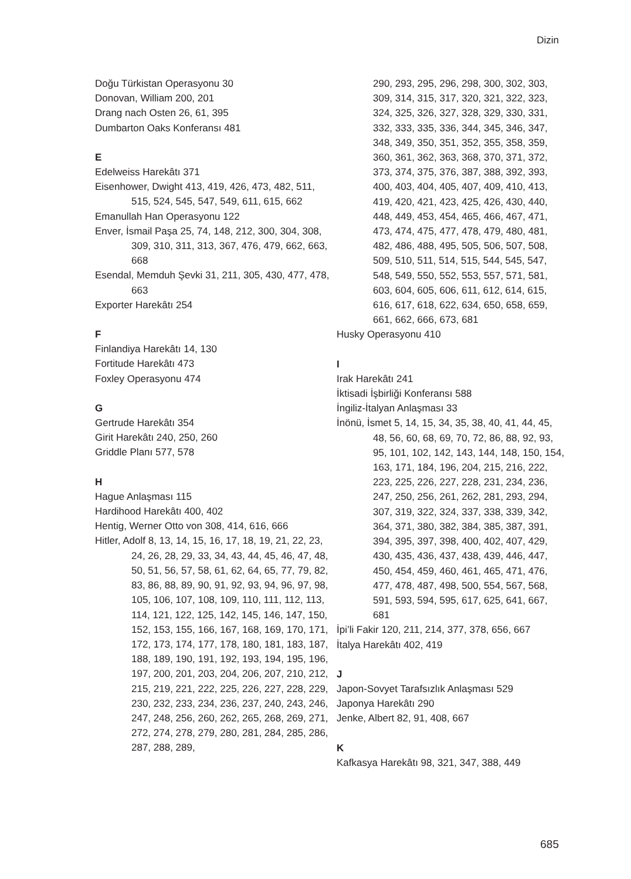Dizin
Doğu Türkistan Operasyonu 30
Donovan, William 200, 201
Drang nach Osten 26, 61, 395
Dumbarton Oaks Konferansı 481
E
Edelweiss Harekâtı 371
Eisenhower, Dwight 413, 419, 426, 473, 482, 511, 515, 524, 545, 547, 549, 611, 615, 662
Emanullah Han Operasyonu 122
Enver, İsmail Paşa 25, 74, 148, 212, 300, 304, 308, 309, 310, 311, 313, 367, 476, 479, 662, 663, 668
Esendal, Memduh Şevki 31, 211, 305, 430, 477, 478, 663
Exporter Harekâtı 254
F
Finlandiya Harekâtı 14, 130
Fortitude Harekâtı 473
Foxley Operasyonu 474
G
Gertrude Harekâtı 354
Girit Harekâtı 240, 250, 260
Griddle Planı 577, 578
H
Hague Anlaşması 115
Hardihood Harekâtı 400, 402
Hentig, Werner Otto von 308, 414, 616, 666
Hitler, Adolf 8, 13, 14, 15, 16, 17, 18, 19, 21, 22, 23, 24, 26, 28, 29, 33, 34, 43, 44, 45, 46, 47, 48, 50, 51, 56, 57, 58, 61, 62, 64, 65, 77, 79, 82, 83, 86, 88, 89, 90, 91, 92, 93, 94, 96, 97, 98, 105, 106, 107, 108, 109, 110, 111, 112, 113, 114, 121, 122, 125, 142, 145, 146, 147, 150, 152, 153, 155, 166, 167, 168, 169, 170, 171, 172, 173, 174, 177, 178, 180, 181, 183, 187, 188, 189, 190, 191, 192, 193, 194, 195, 196, 197, 200, 201, 203, 204, 206, 207, 210, 212, 215, 219, 221, 222, 225, 226, 227, 228, 229, 230, 232, 233, 234, 236, 237, 240, 243, 246, 247, 248, 256, 260, 262, 265, 268, 269, 271, 272, 274, 278, 279, 280, 281, 284, 285, 286, 287, 288, 289,
290, 293, 295, 296, 298, 300, 302, 303, 309, 314, 315, 317, 320, 321, 322, 323, 324, 325, 326, 327, 328, 329, 330, 331, 332, 333, 335, 336, 344, 345, 346, 347, 348, 349, 350, 351, 352, 355, 358, 359, 360, 361, 362, 363, 368, 370, 371, 372, 373, 374, 375, 376, 387, 388, 392, 393, 400, 403, 404, 405, 407, 409, 410, 413, 419, 420, 421, 423, 425, 426, 430, 440, 448, 449, 453, 454, 465, 466, 467, 471, 473, 474, 475, 477, 478, 479, 480, 481, 482, 486, 488, 495, 505, 506, 507, 508, 509, 510, 511, 514, 515, 544, 545, 547, 548, 549, 550, 552, 553, 557, 571, 581, 603, 604, 605, 606, 611, 612, 614, 615, 616, 617, 618, 622, 634, 650, 658, 659, 661, 662, 666, 673, 681
Husky Operasyonu 410
I
Irak Harekâtı 241
İktisadi İşbirliği Konferansı 588
İngiliz-İtalyan Anlaşması 33
İnönü, İsmet 5, 14, 15, 34, 35, 38, 40, 41, 44, 45, 48, 56, 60, 68, 69, 70, 72, 86, 88, 92, 93, 95, 101, 102, 142, 143, 144, 148, 150, 154, 163, 171, 184, 196, 204, 215, 216, 222, 223, 225, 226, 227, 228, 231, 234, 236, 247, 250, 256, 261, 262, 281, 293, 294, 307, 319, 322, 324, 337, 338, 339, 342, 364, 371, 380, 382, 384, 385, 387, 391, 394, 395, 397, 398, 400, 402, 407, 429, 430, 435, 436, 437, 438, 439, 446, 447, 450, 454, 459, 460, 461, 465, 471, 476, 477, 478, 487, 498, 500, 554, 567, 568, 591, 593, 594, 595, 617, 625, 641, 667, 681
İpi’li Fakir 120, 211, 214, 377, 378, 656, 667
İtalya Harekâtı 402, 419
J
Japon-Sovyet Tarafsızlık Anlaşması 529
Japonya Harekâtı 290
Jenke, Albert 82, 91, 408, 667
K
Kafkasya Harekâtı 98, 321, 347, 388, 449
685